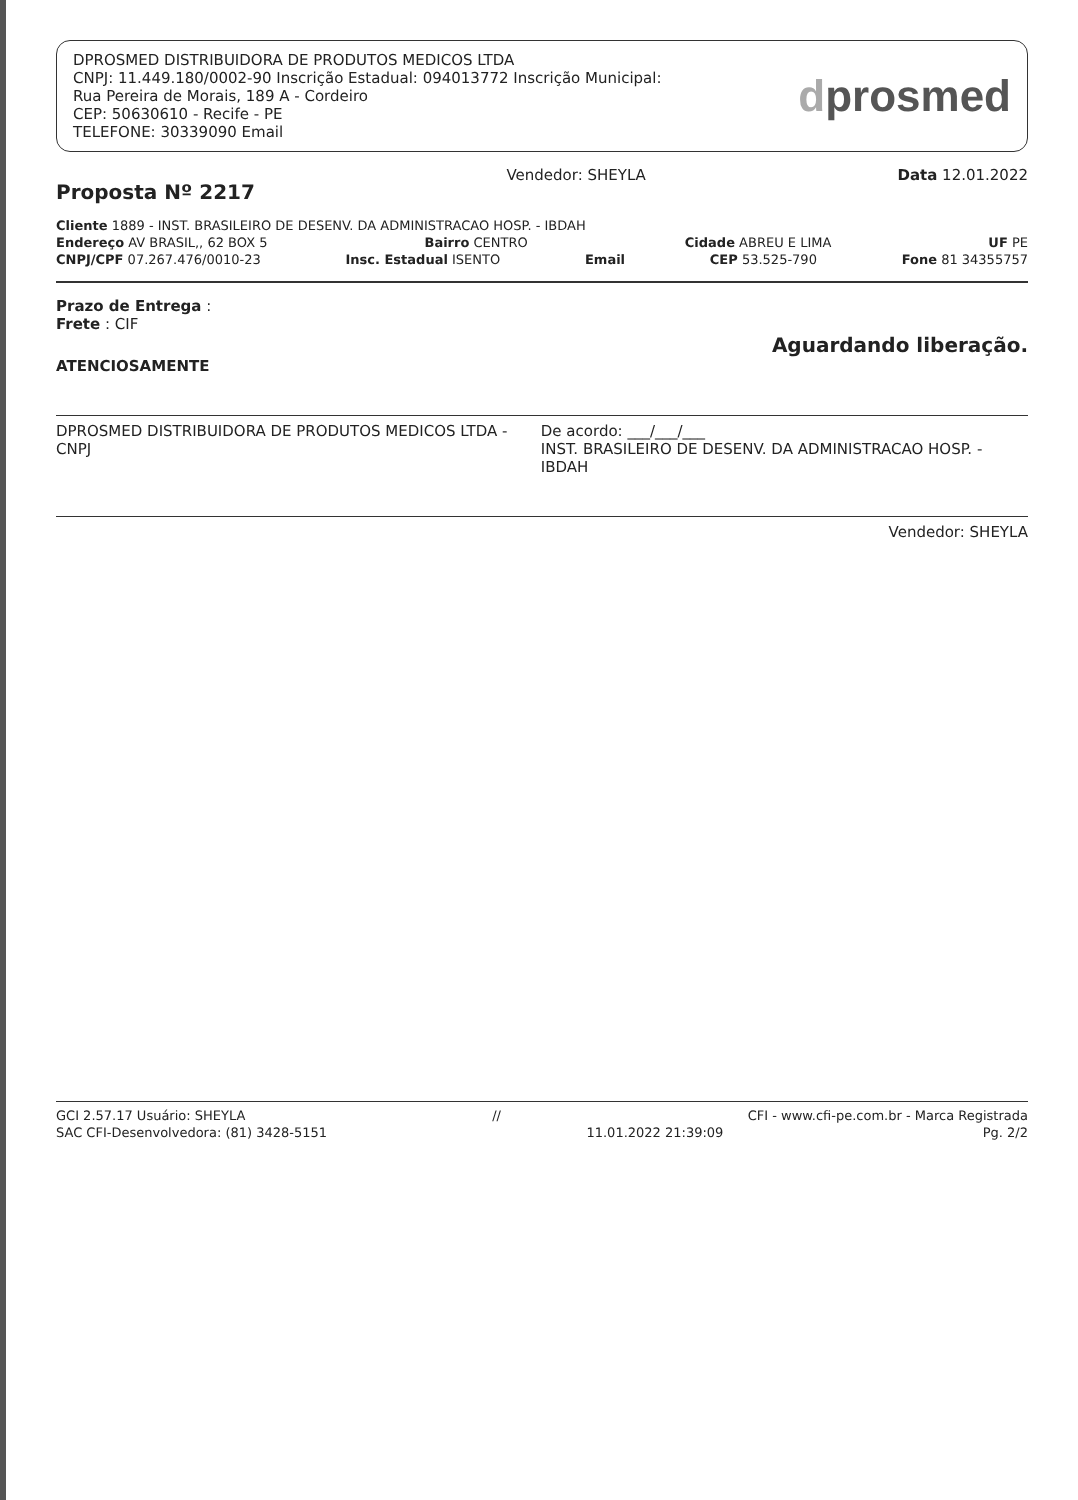DPROSMED DISTRIBUIDORA DE PRODUTOS MEDICOS LTDA
CNPJ: 11.449.180/0002-90 Inscrição Estadual: 094013772 Inscrição Municipal:
Rua Pereira de Morais, 189 A - Cordeiro
CEP: 50630610 - Recife - PE
TELEFONE: 30339090 Email
dprosmed
Proposta Nº 2217
Vendedor: SHEYLA Data 12.01.2022
Cliente 1889 - INST. BRASILEIRO DE DESENV. DA ADMINISTRACAO HOSP. - IBDAH
Endereço AV BRASIL,, 62 BOX 5 Bairro CENTRO Cidade ABREU E LIMA UF PE
CNPJ/CPF 07.267.476/0010-23 Insc. Estadual ISENTO Email CEP 53.525-790 Fone 81 34355757
Prazo de Entrega :
Frete : CIF
Aguardando liberação.
ATENCIOSAMENTE
DPROSMED DISTRIBUIDORA DE PRODUTOS MEDICOS LTDA - CNPJ De acordo: ___/___/___
INST. BRASILEIRO DE DESENV. DA ADMINISTRACAO HOSP. - IBDAH
Vendedor: SHEYLA
GCI 2.57.17 Usuário: SHEYLA // CFI - www.cfi-pe.com.br - Marca Registrada
SAC CFI-Desenvolvedora: (81) 3428-5151 11.01.2022 21:39:09 Pg. 2/2